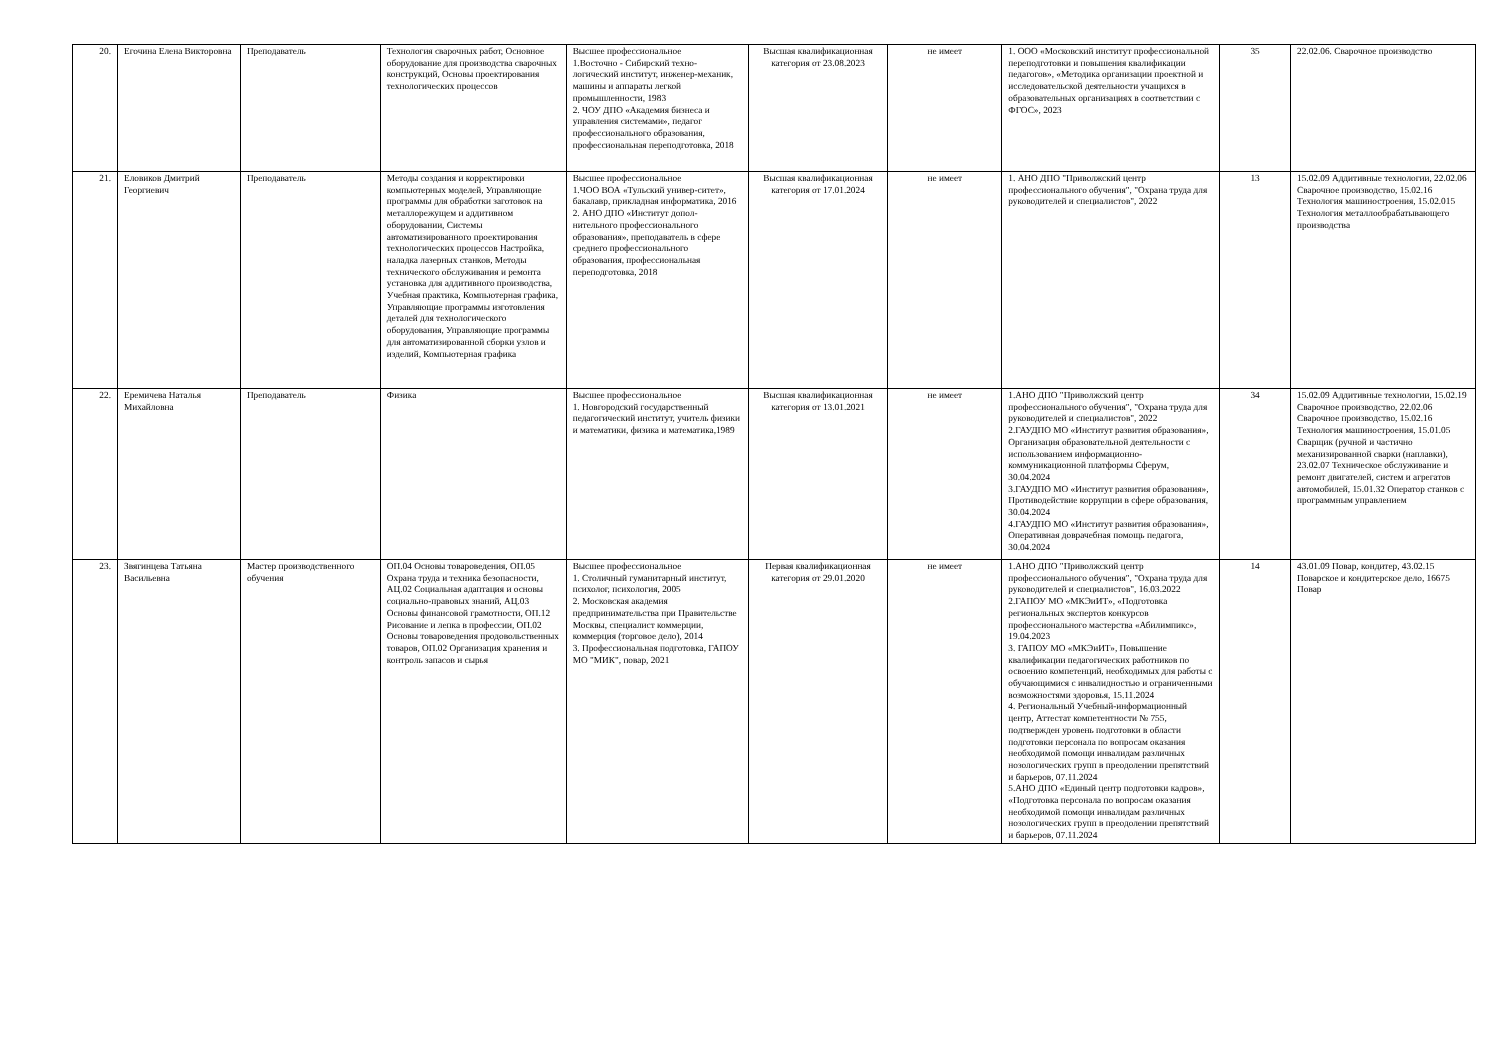| 20. | Егочина Елена Викторовна | Преподаватель | Технология сварочных работ, Основное оборудование для производства сварочных конструкций, Основы проектирования технологических процессов | Высшее профессиональное 1.Восточно - Сибирский техно-логический институт, инженер-механик, машины и аппараты легкой промышленности, 1983 2. ЧОУ ДПО «Академия бизнеса и управления системами», педагог профессионального образования, профессиональная переподготовка, 2018 | Высшая квалификационная категория от 23.08.2023 | не имеет | 1. ООО «Московский институт профессиональной переподготовки и повышения квалификации педагогов», «Методика организации проектной и исследовательской деятельности учащихся в образовательных организациях в соответствии с ФГОС», 2023 | 35 | 22.02.06. Сварочное производство |
| 21. | Еловиков Дмитрий Георгиевич | Преподаватель | Методы создания и корректировки компьютерных моделей, Управляющие программы для обработки заготовок на металлорежущем и аддитивном оборудовании, Системы автоматизированного проектирования технологических процессов Настройка, наладка лазерных станков, Методы технического обслуживания и ремонта установка для аддитивного производства, Учебная практика, Компьютерная графика, Управляющие программы изготовления деталей для технологического оборудования, Управляющие программы для автоматизированной сборки узлов и изделий, Компьютерная графика | Высшее профессиональное 1.ЧОО ВОА «Тульский универ-ситет», бакалавр, прикладная информатика, 2016 2. АНО ДПО «Институт допол-нительного профессионального образования», преподаватель в сфере среднего профессионального образования, профессиональная переподготовка, 2018 | Высшая квалификационная категория от 17.01.2024 | не имеет | 1. АНО ДПО "Приволжский центр профессионального обучения", "Охрана труда для руководителей и специалистов", 2022 | 13 | 15.02.09 Аддитивные технологии, 22.02.06 Сварочное производство, 15.02.16 Технология машиностроения, 15.02.015 Технология металлообрабатывающего производства |
| 22. | Еремичева Наталья Михайловна | Преподаватель | Физика | Высшее профессиональное 1. Новгородский государственный педагогический институт, учитель физики и математики, физика и математика,1989 | Высшая квалификационная категория от 13.01.2021 | не имеет | 1.АНО ДПО "Приволжский центр профессионального обучения", "Охрана труда для руководителей и специалистов", 2022 2.ГАУДПО МО «Институт развития образования», Организация образовательной деятельности с использованием информационно-коммуникационной платформы Сферум, 30.04.2024 3.ГАУДПО МО «Институт развития образования», Противодействие коррупции в сфере образования, 30.04.2024 4.ГАУДПО МО «Институт развития образования», Оперативная доврачебная помощь педагога, 30.04.2024 | 34 | 15.02.09 Аддитивные технологии, 15.02.19 Сварочное производство, 22.02.06 Сварочное производство, 15.02.16 Технология машиностроения, 15.01.05 Сварщик (ручной и частично механизированной сварки (наплавки), 23.02.07 Техническое обслуживание и ремонт двигателей, систем и агрегатов автомобилей, 15.01.32 Оператор станков с программным управлением |
| 23. | Звягинцева Татьяна Васильевна | Мастер производственного обучения | ОП.04 Основы товароведения, ОП.05 Охрана труда и техника безопасности, АЦ.02 Социальная адаптация и основы социально-правовых знаний, АЦ.03 Основы финансовой грамотности, ОП.12 Рисование и лепка в профессии, ОП.02 Основы товароведения продовольственных товаров, ОП.02 Организация хранения и контроль запасов и сырья | Высшее профессиональное 1. Столичный гуманитарный институт, психолог, психология, 2005 2. Московская академия предпринимательства при Правительстве Москвы, специалист коммерции, коммерция (торговое дело), 2014 3. Профессиональная подготовка, ГАПОУ МО "МИК", повар, 2021 | Первая квалификационная категория от 29.01.2020 | не имеет | 1.АНО ДПО "Приволжский центр профессионального обучения", "Охрана труда для руководителей и специалистов", 16.03.2022 2.ГАПОУ МО «МКЭиИТ», «Подготовка региональных экспертов конкурсов профессионального мастерства «Абилимпикс», 19.04.2023 3. ГАПОУ МО «МКЭиИТ», Повышение квалификации педагогических работников по освоению компетенций, необходимых для работы с обучающимися с инвалидностью и ограниченными возможностями здоровья, 15.11.2024 4. Региональный Учебный-информационный центр, Аттестат компетентности № 755, подтвержден уровень подготовки в области подготовки персонала по вопросам оказания необходимой помощи инвалидам различных нозологических групп в преодолении препятствий и барьеров, 07.11.2024 5.АНО ДПО «Единый центр подготовки кадров», «Подготовка персонала по вопросам оказания необходимой помощи инвалидам различных нозологических групп в преодолении препятствий и барьеров, 07.11.2024 | 14 | 43.01.09 Повар, кондитер, 43.02.15 Поварское и кондитерское дело, 16675 Повар |